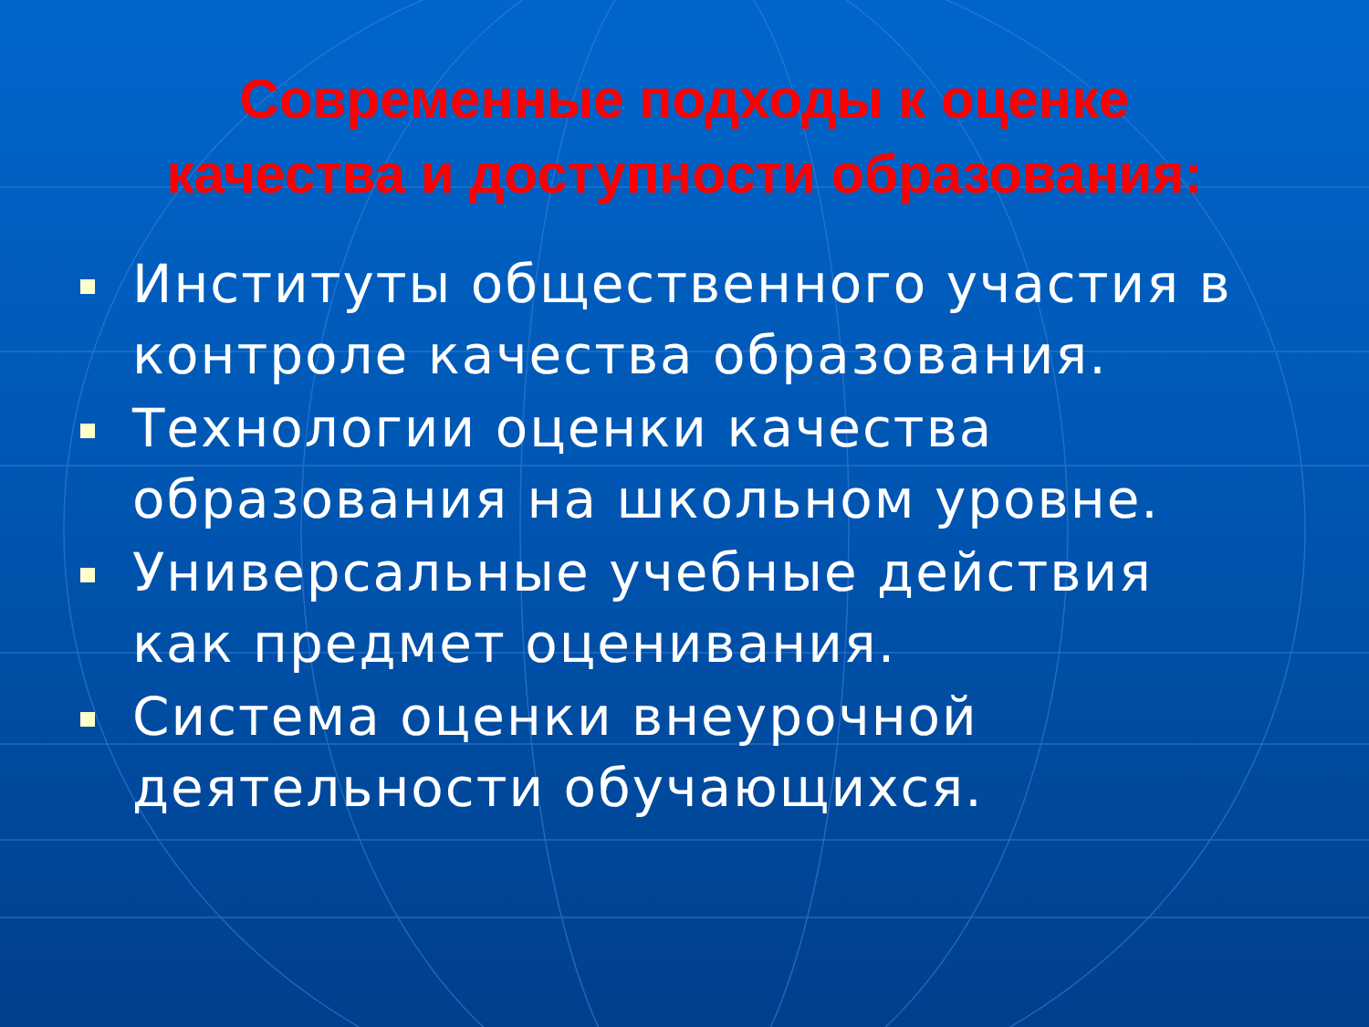Современные подходы к оценке
качества и доступности образования:
Институты общественного участия в контроле качества образования.
Технологии оценки качества образования на школьном уровне.
Универсальные учебные действия как предмет оценивания.
Система оценки внеурочной деятельности обучающихся.